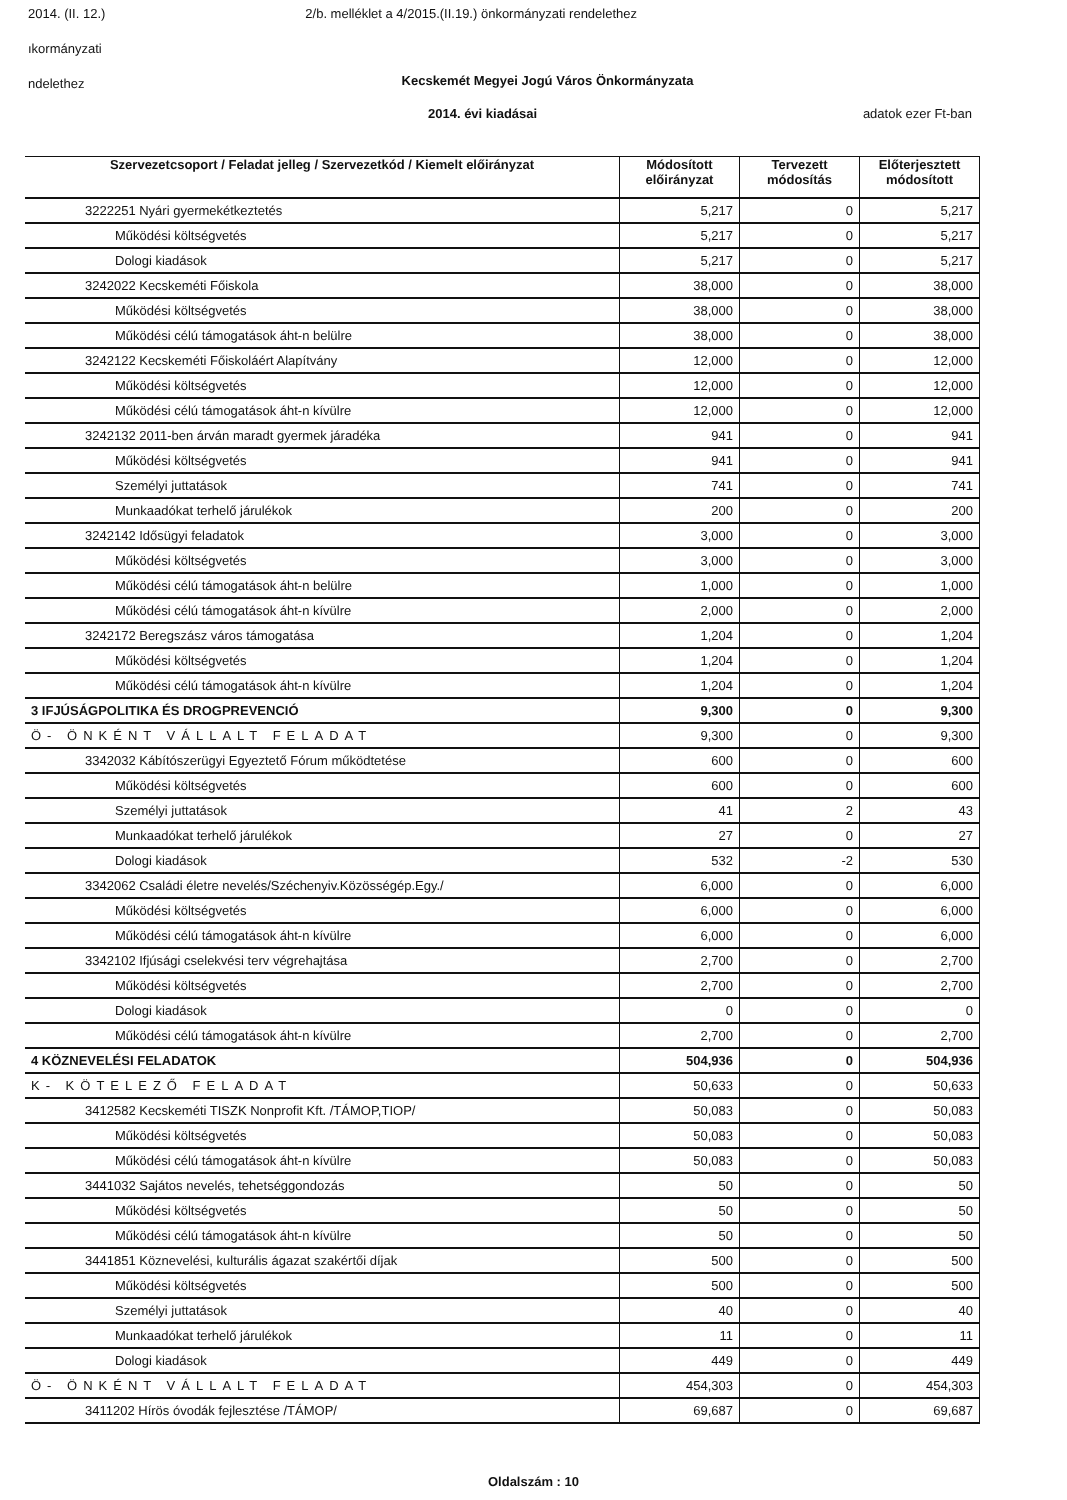2014. (II. 12.) 2/b. melléklet a 4/2015.(II.19.) önkormányzati rendelethez
ıkormányzati
ndelethez
Kecskemét Megyei Jogú Város Önkormányzata
2014. évi kiadásai adatok ezer Ft-ban
| Szervezetcsoport / Feladat jelleg / Szervezetkód / Kiemelt előirányzat | Módosított előirányzat | Tervezett módosítás | Előterjesztett módosított |
| --- | --- | --- | --- |
| 3222251 Nyári gyermekétkeztetés | 5,217 | 0 | 5,217 |
| Működési költségvetés | 5,217 | 0 | 5,217 |
| Dologi kiadások | 5,217 | 0 | 5,217 |
| 3242022 Kecskeméti Főiskola | 38,000 | 0 | 38,000 |
| Működési költségvetés | 38,000 | 0 | 38,000 |
| Működési célú támogatások áht-n belülre | 38,000 | 0 | 38,000 |
| 3242122 Kecskeméti Főiskoláért Alapítvány | 12,000 | 0 | 12,000 |
| Működési költségvetés | 12,000 | 0 | 12,000 |
| Működési célú támogatások áht-n kívülre | 12,000 | 0 | 12,000 |
| 3242132 2011-ben árván maradt gyermek járadéka | 941 | 0 | 941 |
| Működési költségvetés | 941 | 0 | 941 |
| Személyi juttatások | 741 | 0 | 741 |
| Munkaadókat terhelő járulékok | 200 | 0 | 200 |
| 3242142 Idősügyi feladatok | 3,000 | 0 | 3,000 |
| Működési költségvetés | 3,000 | 0 | 3,000 |
| Működési célú támogatások áht-n belülre | 1,000 | 0 | 1,000 |
| Működési célú támogatások áht-n kívülre | 2,000 | 0 | 2,000 |
| 3242172 Beregszász város támogatása | 1,204 | 0 | 1,204 |
| Működési költségvetés | 1,204 | 0 | 1,204 |
| Működési célú támogatások áht-n kívülre | 1,204 | 0 | 1,204 |
| 3 IFJÚSÁGPOLITIKA ÉS DROGPREVENCIÓ | 9,300 | 0 | 9,300 |
| Ö- ÖNKÉNT VÁLLALT FELADAT | 9,300 | 0 | 9,300 |
| 3342032 Kábítószerügyi Egyeztető Fórum működtetése | 600 | 0 | 600 |
| Működési költségvetés | 600 | 0 | 600 |
| Személyi juttatások | 41 | 2 | 43 |
| Munkaadókat terhelő járulékok | 27 | 0 | 27 |
| Dologi kiadások | 532 | -2 | 530 |
| 3342062 Családi életre nevelés/Széchenyiv.Közösségép.Egy./ | 6,000 | 0 | 6,000 |
| Működési költségvetés | 6,000 | 0 | 6,000 |
| Működési célú támogatások áht-n kívülre | 6,000 | 0 | 6,000 |
| 3342102 Ifjúsági cselekvési terv végrehajtása | 2,700 | 0 | 2,700 |
| Működési költségvetés | 2,700 | 0 | 2,700 |
| Dologi kiadások | 0 | 0 | 0 |
| Működési célú támogatások áht-n kívülre | 2,700 | 0 | 2,700 |
| 4 KÖZNEVELÉSI FELADATOK | 504,936 | 0 | 504,936 |
| K- KÖTELEZŐ FELADAT | 50,633 | 0 | 50,633 |
| 3412582 Kecskeméti TISZK Nonprofit Kft. /TÁMOP,TIOP/ | 50,083 | 0 | 50,083 |
| Működési költségvetés | 50,083 | 0 | 50,083 |
| Működési célú támogatások áht-n kívülre | 50,083 | 0 | 50,083 |
| 3441032 Sajátos nevelés, tehetséggondozás | 50 | 0 | 50 |
| Működési költségvetés | 50 | 0 | 50 |
| Működési célú támogatások áht-n kívülre | 50 | 0 | 50 |
| 3441851 Köznevelési, kulturális ágazat szakértői díjak | 500 | 0 | 500 |
| Működési költségvetés | 500 | 0 | 500 |
| Személyi juttatások | 40 | 0 | 40 |
| Munkaadókat terhelő járulékok | 11 | 0 | 11 |
| Dologi kiadások | 449 | 0 | 449 |
| Ö- ÖNKÉNT VÁLLALT FELADAT | 454,303 | 0 | 454,303 |
| 3411202 Hírös óvodák fejlesztése /TÁMOP/ | 69,687 | 0 | 69,687 |
Oldalszám : 10